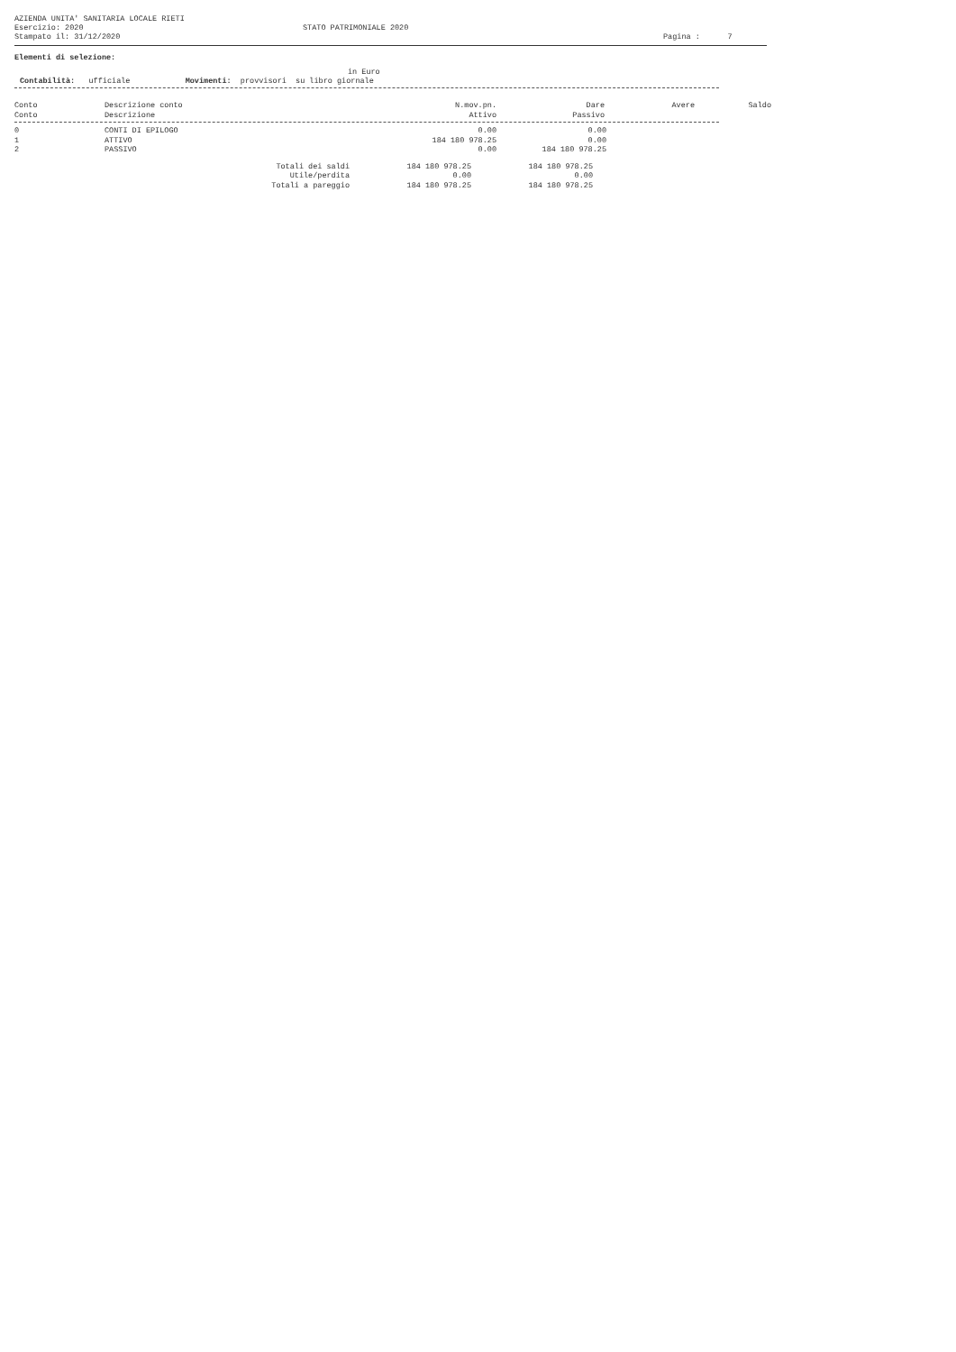AZIENDA UNITA' SANITARIA LOCALE RIETI
Esercizio: 2020
Stampato il: 31/12/2020
STATO PATRIMONIALE 2020
Pagina : 7
Elementi di selezione:
in Euro
Contabilità: ufficiale Movimenti: provvisori su libro giornale
| Conto Conto | Descrizione conto Descrizione | N.mov.pn. Attivo | Dare Passivo | Avere | Saldo |
| --- | --- | --- | --- | --- | --- |
| 0 | CONTI DI EPILOGO | 0.00 | 0.00 |
| 1 | ATTIVO | 184 180 978.25 | 0.00 |
| 2 | PASSIVO | 0.00 | 184 180 978.25 |
| Totali dei saldi | 184 180 978.25 | 184 180 978.25 |
| Utile/perdita | 0.00 | 0.00 |
| Totali a pareggio | 184 180 978.25 | 184 180 978.25 |